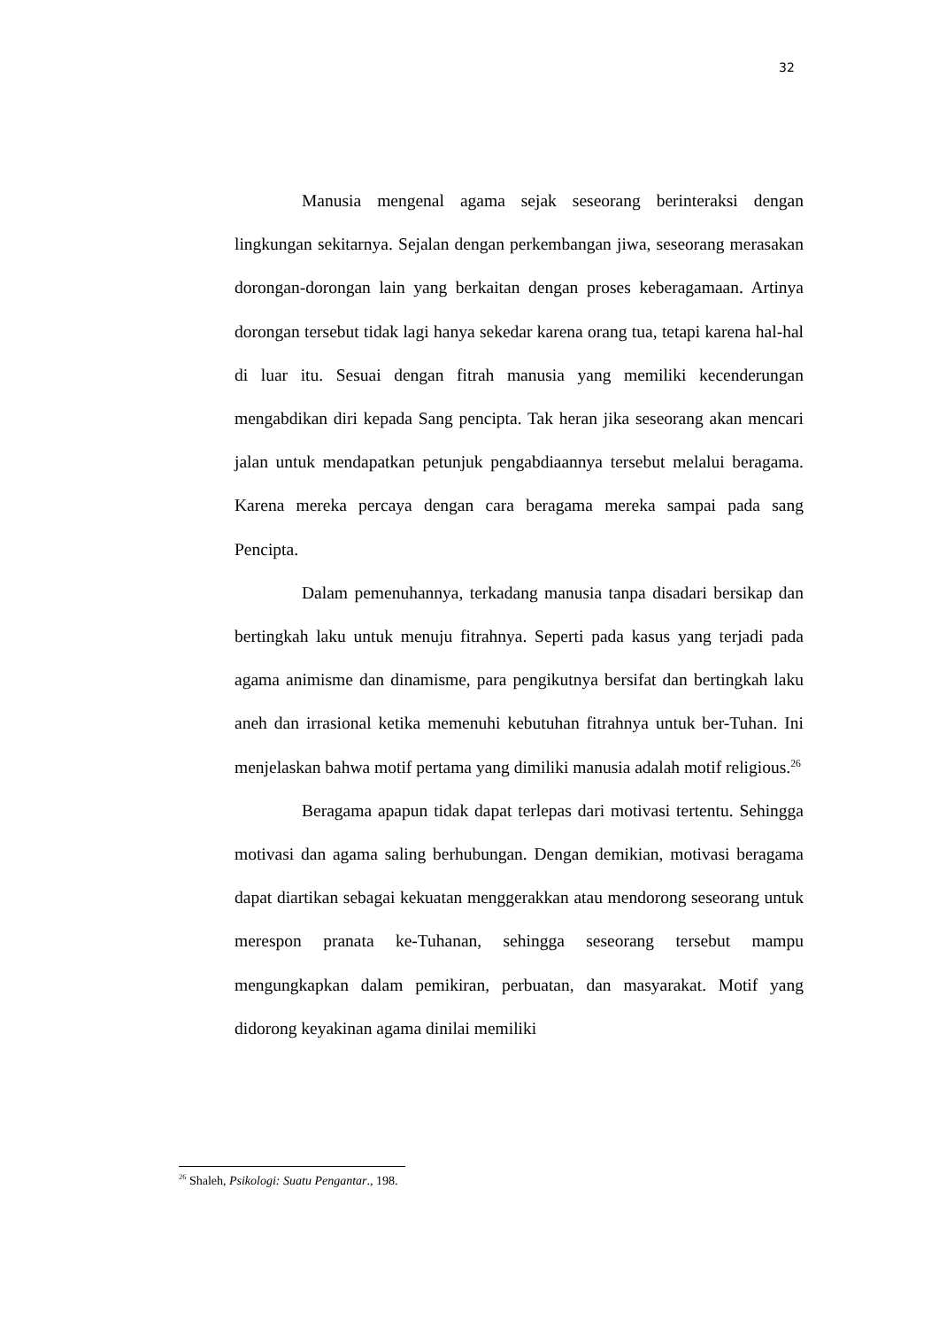32
Manusia mengenal agama sejak seseorang berinteraksi dengan lingkungan sekitarnya. Sejalan dengan perkembangan jiwa, seseorang merasakan dorongan-dorongan lain yang berkaitan dengan proses keberagamaan. Artinya dorongan tersebut tidak lagi hanya sekedar karena orang tua, tetapi karena hal-hal di luar itu. Sesuai dengan fitrah manusia yang memiliki kecenderungan mengabdikan diri kepada Sang pencipta. Tak heran jika seseorang akan mencari jalan untuk mendapatkan petunjuk pengabdiaannya tersebut melalui beragama. Karena mereka percaya dengan cara beragama mereka sampai pada sang Pencipta.
Dalam pemenuhannya, terkadang manusia tanpa disadari bersikap dan bertingkah laku untuk menuju fitrahnya. Seperti pada kasus yang terjadi pada agama animisme dan dinamisme, para pengikutnya bersifat dan bertingkah laku aneh dan irrasional ketika memenuhi kebutuhan fitrahnya untuk ber-Tuhan. Ini menjelaskan bahwa motif pertama yang dimiliki manusia adalah motif religious.<sup>26</sup>
Beragama apapun tidak dapat terlepas dari motivasi tertentu. Sehingga motivasi dan agama saling berhubungan. Dengan demikian, motivasi beragama dapat diartikan sebagai kekuatan menggerakkan atau mendorong seseorang untuk merespon pranata ke-Tuhanan, sehingga seseorang tersebut mampu mengungkapkan dalam pemikiran, perbuatan, dan masyarakat. Motif yang didorong keyakinan agama dinilai memiliki
<sup>26</sup> Shaleh, Psikologi: Suatu Pengantar., 198.